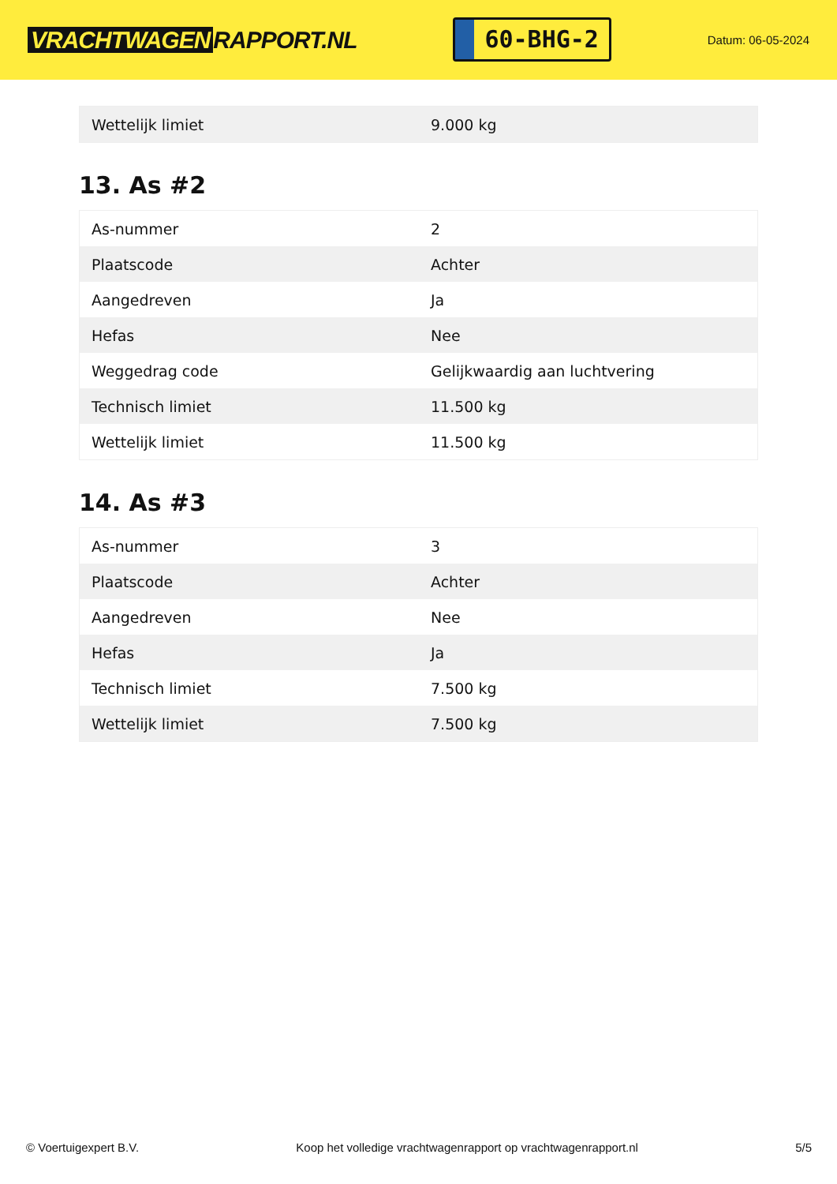VRACHTWAGEN RAPPORT.NL
60-BHG-2
Datum: 06-05-2024
| Wettelijk limiet | 9.000 kg |
13. As #2
| As-nummer | 2 |
| Plaatscode | Achter |
| Aangedreven | Ja |
| Hefas | Nee |
| Weggedrag code | Gelijkwaardig aan luchtvering |
| Technisch limiet | 11.500 kg |
| Wettelijk limiet | 11.500 kg |
14. As #3
| As-nummer | 3 |
| Plaatscode | Achter |
| Aangedreven | Nee |
| Hefas | Ja |
| Technisch limiet | 7.500 kg |
| Wettelijk limiet | 7.500 kg |
© Voertuigexpert B.V. Koop het volledige vrachtwagenrapport op vrachtwagenrapport.nl 5/5